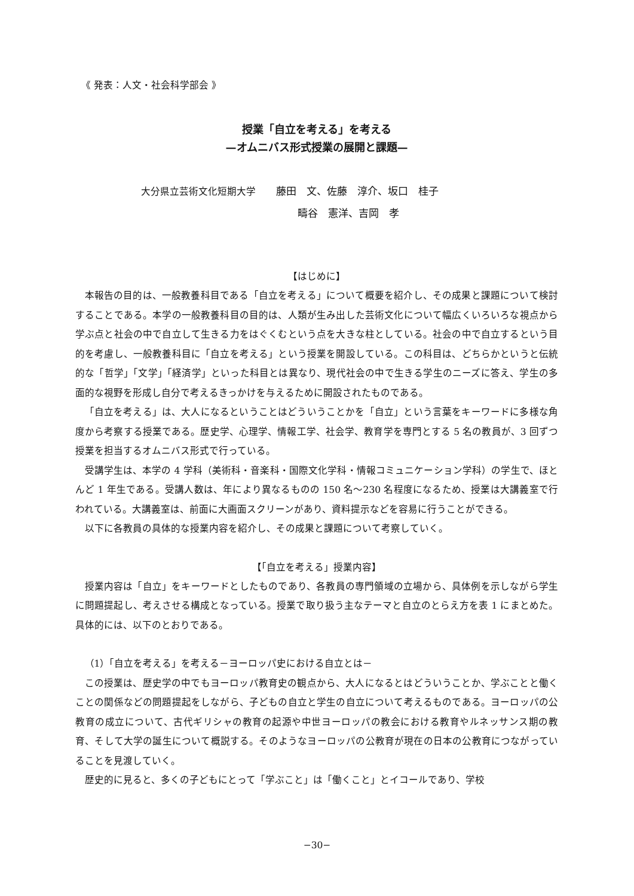《 発表：人文・社会科学部会 》
授業「自立を考える」を考える
—オムニバス形式授業の展開と課題—
大分県立芸術文化短期大学　　藤田　文、佐藤　淳介、坂口　桂子
疇谷　憲洋、吉岡　孝
【はじめに】
本報告の目的は、一般教養科目である「自立を考える」について概要を紹介し、その成果と課題について検討することである。本学の一般教養科目の目的は、人類が生み出した芸術文化について幅広くいろいろな視点から学ぶ点と社会の中で自立して生きる力をはぐくむという点を大きな柱としている。社会の中で自立するという目的を考慮し、一般教養科目に「自立を考える」という授業を開設している。この科目は、どちらかというと伝統的な「哲学」「文学」「経済学」といった科目とは異なり、現代社会の中で生きる学生のニーズに答え、学生の多面的な視野を形成し自分で考えるきっかけを与えるために開設されたものである。
「自立を考える」は、大人になるということはどういうことかを「自立」という言葉をキーワードに多様な角度から考察する授業である。歴史学、心理学、情報工学、社会学、教育学を専門とする 5 名の教員が、3 回ずつ授業を担当するオムニバス形式で行っている。
受講学生は、本学の 4 学科（美術科・音楽科・国際文化学科・情報コミュニケーション学科）の学生で、ほとんど 1 年生である。受講人数は、年により異なるものの 150 名～230 名程度になるため、授業は大講義室で行われている。大講義室は、前面に大画面スクリーンがあり、資料提示などを容易に行うことができる。
以下に各教員の具体的な授業内容を紹介し、その成果と課題について考察していく。
【「自立を考える」授業内容】
授業内容は「自立」をキーワードとしたものであり、各教員の専門領域の立場から、具体例を示しながら学生に問題提起し、考えさせる構成となっている。授業で取り扱う主なテーマと自立のとらえ方を表 1 にまとめた。具体的には、以下のとおりである。
（1）「自立を考える」を考える－ヨーロッパ史における自立とは－
この授業は、歴史学の中でもヨーロッパ教育史の観点から、大人になるとはどういうことか、学ぶことと働くことの関係などの問題提起をしながら、子どもの自立と学生の自立について考えるものである。ヨーロッパの公教育の成立について、古代ギリシャの教育の起源や中世ヨーロッパの教会における教育やルネッサンス期の教育、そして大学の誕生について概説する。そのようなヨーロッパの公教育が現在の日本の公教育につながっていることを見渡していく。
歴史的に見ると、多くの子どもにとって「学ぶこと」は「働くこと」とイコールであり、学校
−30−